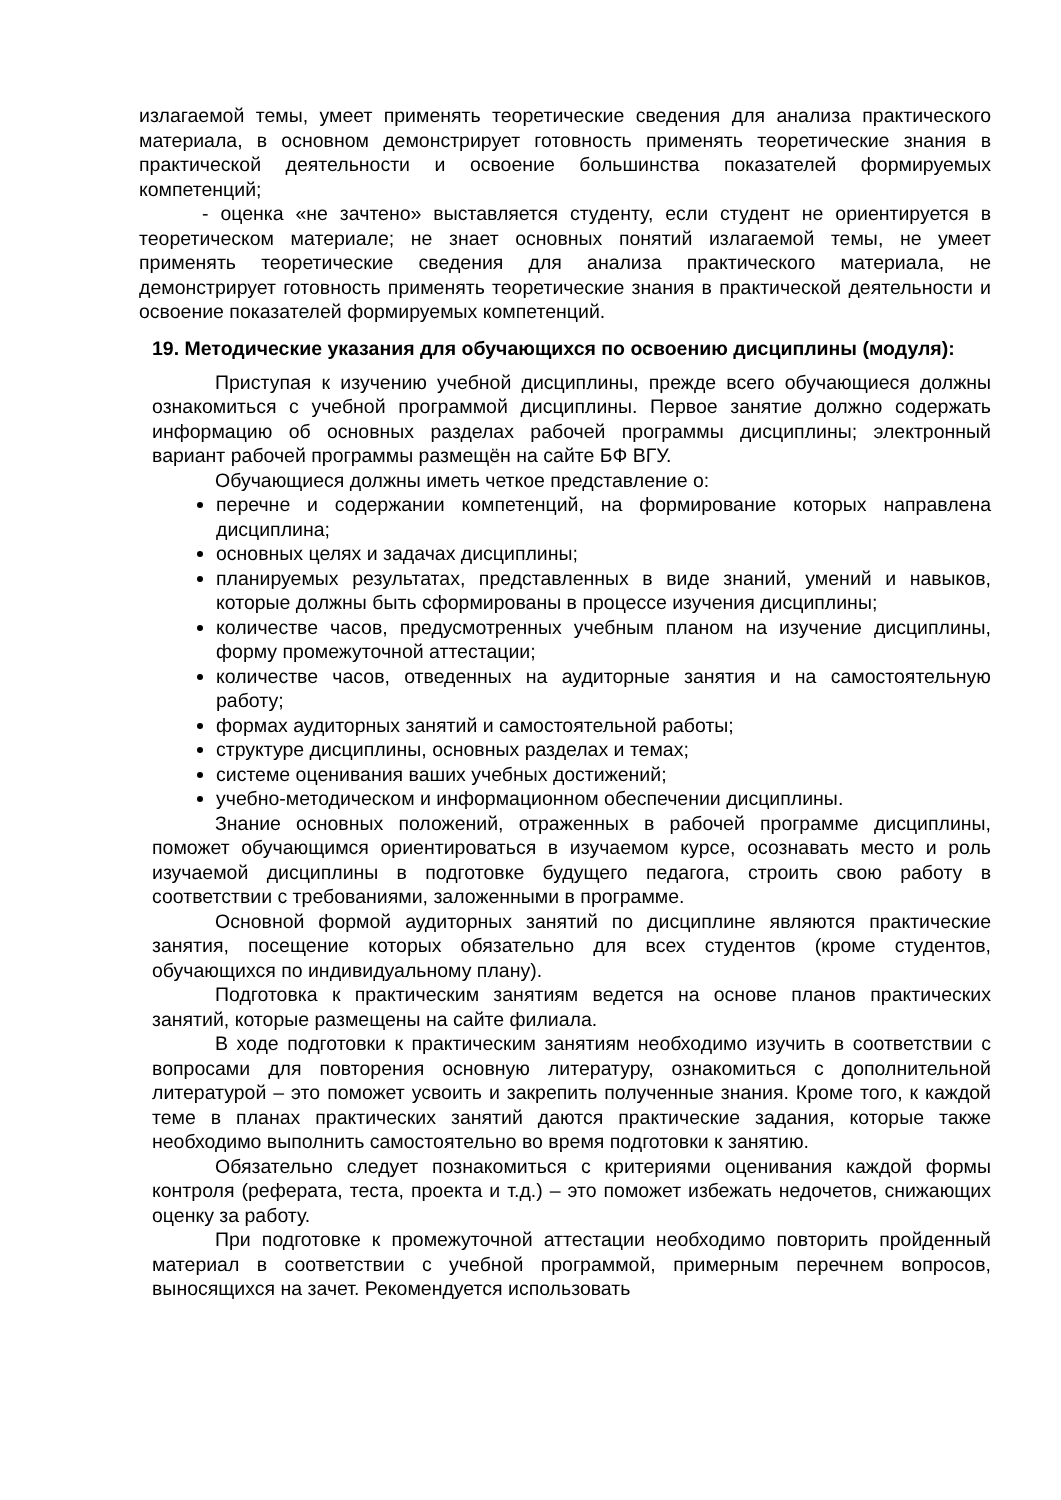излагаемой темы, умеет применять теоретические сведения для анализа практического материала, в основном демонстрирует готовность применять теоретические знания в практической деятельности и освоение большинства показателей формируемых компетенций;
- оценка «не зачтено» выставляется студенту, если студент не ориентируется в теоретическом материале; не знает основных понятий излагаемой темы, не умеет применять теоретические сведения для анализа практического материала, не демонстрирует готовность применять теоретические знания в практической деятельности и освоение показателей формируемых компетенций.
19. Методические указания для обучающихся по освоению дисциплины (модуля):
Приступая к изучению учебной дисциплины, прежде всего обучающиеся должны ознакомиться с учебной программой дисциплины. Первое занятие должно содержать информацию об основных разделах рабочей программы дисциплины; электронный вариант рабочей программы размещён на сайте БФ ВГУ.
Обучающиеся должны иметь четкое представление о:
перечне и содержании компетенций, на формирование которых направлена дисциплина;
основных целях и задачах дисциплины;
планируемых результатах, представленных в виде знаний, умений и навыков, которые должны быть сформированы в процессе изучения дисциплины;
количестве часов, предусмотренных учебным планом на изучение дисциплины, форму промежуточной аттестации;
количестве часов, отведенных на аудиторные занятия и на самостоятельную работу;
формах аудиторных занятий и самостоятельной работы;
структуре дисциплины, основных разделах и темах;
системе оценивания ваших учебных достижений;
учебно-методическом и информационном обеспечении дисциплины.
Знание основных положений, отраженных в рабочей программе дисциплины, поможет обучающимся ориентироваться в изучаемом курсе, осознавать место и роль изучаемой дисциплины в подготовке будущего педагога, строить свою работу в соответствии с требованиями, заложенными в программе.
Основной формой аудиторных занятий по дисциплине являются практические занятия, посещение которых обязательно для всех студентов (кроме студентов, обучающихся по индивидуальному плану).
Подготовка к практическим занятиям ведется на основе планов практических занятий, которые размещены на сайте филиала.
В ходе подготовки к практическим занятиям необходимо изучить в соответствии с вопросами для повторения основную литературу, ознакомиться с дополнительной литературой – это поможет усвоить и закрепить полученные знания. Кроме того, к каждой теме в планах практических занятий даются практические задания, которые также необходимо выполнить самостоятельно во время подготовки к занятию.
Обязательно следует познакомиться с критериями оценивания каждой формы контроля (реферата, теста, проекта и т.д.) – это поможет избежать недочетов, снижающих оценку за работу.
При подготовке к промежуточной аттестации необходимо повторить пройденный материал в соответствии с учебной программой, примерным перечнем вопросов, выносящихся на зачет. Рекомендуется использовать